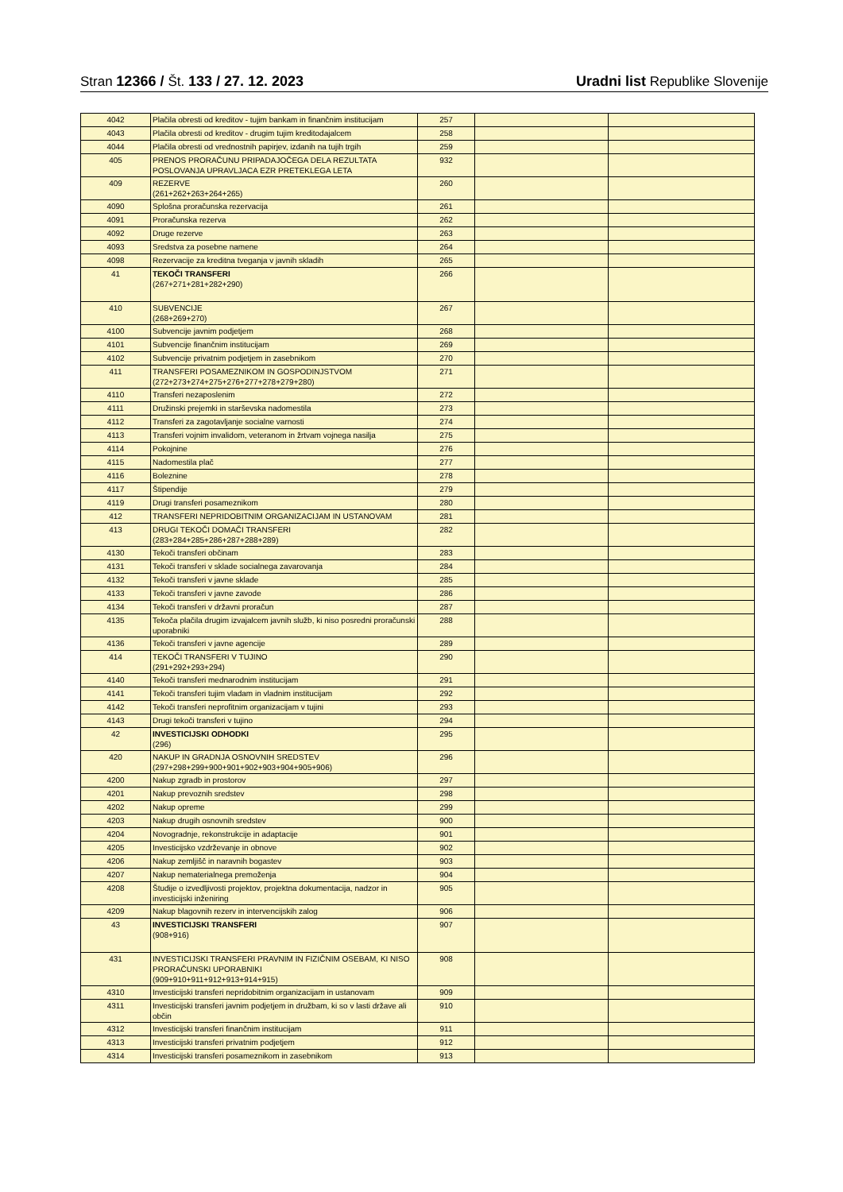Stran 12366 / Št. 133 / 27. 12. 2023 Uradni list Republike Slovenije
| 4042 | Plačila obresti od kreditov - tujim bankam in finančnim institucijam | 257 | | |
| 4043 | Plačila obresti od kreditov - drugim tujim kreditodajalcem | 258 | | |
| 4044 | Plačila obresti od vrednostnih papirjev, izdanih na tujih trgih | 259 | | |
| 405 | PRENOS PRORAČUNU PRIPADAJOČEGA DELA REZULTATA POSLOVANJA UPRAVLJACA EZR PRETEKLEGA LETA | 932 | | |
| 409 | REZERVE (261+262+263+264+265) | 260 | | |
| 4090 | Splošna proračunska rezervacija | 261 | | |
| 4091 | Proračunska rezerva | 262 | | |
| 4092 | Druge rezerve | 263 | | |
| 4093 | Sredstva za posebne namene | 264 | | |
| 4098 | Rezervacije za kreditna tveganja v javnih skladih | 265 | | |
| 41 | TEKOČI TRANSFERI (267+271+281+282+290) | 266 | | |
| 410 | SUBVENCIJE (268+269+270) | 267 | | |
| 4100 | Subvencije javnim podjetjem | 268 | | |
| 4101 | Subvencije finančnim institucijam | 269 | | |
| 4102 | Subvencije privatnim podjetjem in zasebnikom | 270 | | |
| 411 | TRANSFERI POSAMEZNIKOM IN GOSPODINJSTVOM (272+273+274+275+276+277+278+279+280) | 271 | | |
| 4110 | Transferi nezaposlenim | 272 | | |
| 4111 | Družinski prejemki in starševska nadomestila | 273 | | |
| 4112 | Transferi za zagotavljanje socialne varnosti | 274 | | |
| 4113 | Transferi vojnim invalidom, veteranom in žrtvam vojnega nasilja | 275 | | |
| 4114 | Pokojnine | 276 | | |
| 4115 | Nadomestila plač | 277 | | |
| 4116 | Boleznine | 278 | | |
| 4117 | Štipendije | 279 | | |
| 4119 | Drugi transferi posameznikom | 280 | | |
| 412 | TRANSFERI NEPRIDOBITNIM ORGANIZACIJAM IN USTANOVAM | 281 | | |
| 413 | DRUGI TEKOČI DOMAČI TRANSFERI (283+284+285+286+287+288+289) | 282 | | |
| 4130 | Tekoči transferi občinam | 283 | | |
| 4131 | Tekoči transferi v sklade socialnega zavarovanja | 284 | | |
| 4132 | Tekoči transferi v javne sklade | 285 | | |
| 4133 | Tekoči transferi v javne zavode | 286 | | |
| 4134 | Tekoči transferi v državni proračun | 287 | | |
| 4135 | Tekoča plačila drugim izvajalcem javnih služb, ki niso posredni proračunski uporabniki | 288 | | |
| 4136 | Tekoči transferi v javne agencije | 289 | | |
| 414 | TEKOČI TRANSFERI V TUJINO (291+292+293+294) | 290 | | |
| 4140 | Tekoči transferi mednarodnim institucijam | 291 | | |
| 4141 | Tekoči transferi tujim vladam in vladnim institucijam | 292 | | |
| 4142 | Tekoči transferi neprofitnim organizacijam v tujini | 293 | | |
| 4143 | Drugi tekoči transferi v tujino | 294 | | |
| 42 | INVESTICIJSKI ODHODKI (296) | 295 | | |
| 420 | NAKUP IN GRADNJA OSNOVNIH SREDSTEV (297+298+299+900+901+902+903+904+905+906) | 296 | | |
| 4200 | Nakup zgradb in prostorov | 297 | | |
| 4201 | Nakup prevoznih sredstev | 298 | | |
| 4202 | Nakup opreme | 299 | | |
| 4203 | Nakup drugih osnovnih sredstev | 900 | | |
| 4204 | Novogradnje, rekonstrukcije in adaptacije | 901 | | |
| 4205 | Investicijsko vzdrževanje in obnove | 902 | | |
| 4206 | Nakup zemljišč in naravnih bogastev | 903 | | |
| 4207 | Nakup nematerialnega premoženja | 904 | | |
| 4208 | Študije o izvedljivosti projektov, projektna dokumentacija, nadzor in investicijski inženiring | 905 | | |
| 4209 | Nakup blagovnih rezerv in intervencijskih zalog | 906 | | |
| 43 | INVESTICIJSKI TRANSFERI (908+916) | 907 | | |
| 431 | INVESTICIJSKI TRANSFERI PRAVNIM IN FIZIČNIM OSEBAM, KI NISO PRORAČUNSKI UPORABNIKI (909+910+911+912+913+914+915) | 908 | | |
| 4310 | Investicijski transferi nepridobitnim organizacijam in ustanovam | 909 | | |
| 4311 | Investicijski transferi javnim podjetjem in družbam, ki so v lasti države ali občin | 910 | | |
| 4312 | Investicijski transferi finančnim institucijam | 911 | | |
| 4313 | Investicijski transferi privatnim podjetjem | 912 | | |
| 4314 | Investicijski transferi posameznikom in zasebnikom | 913 | | |